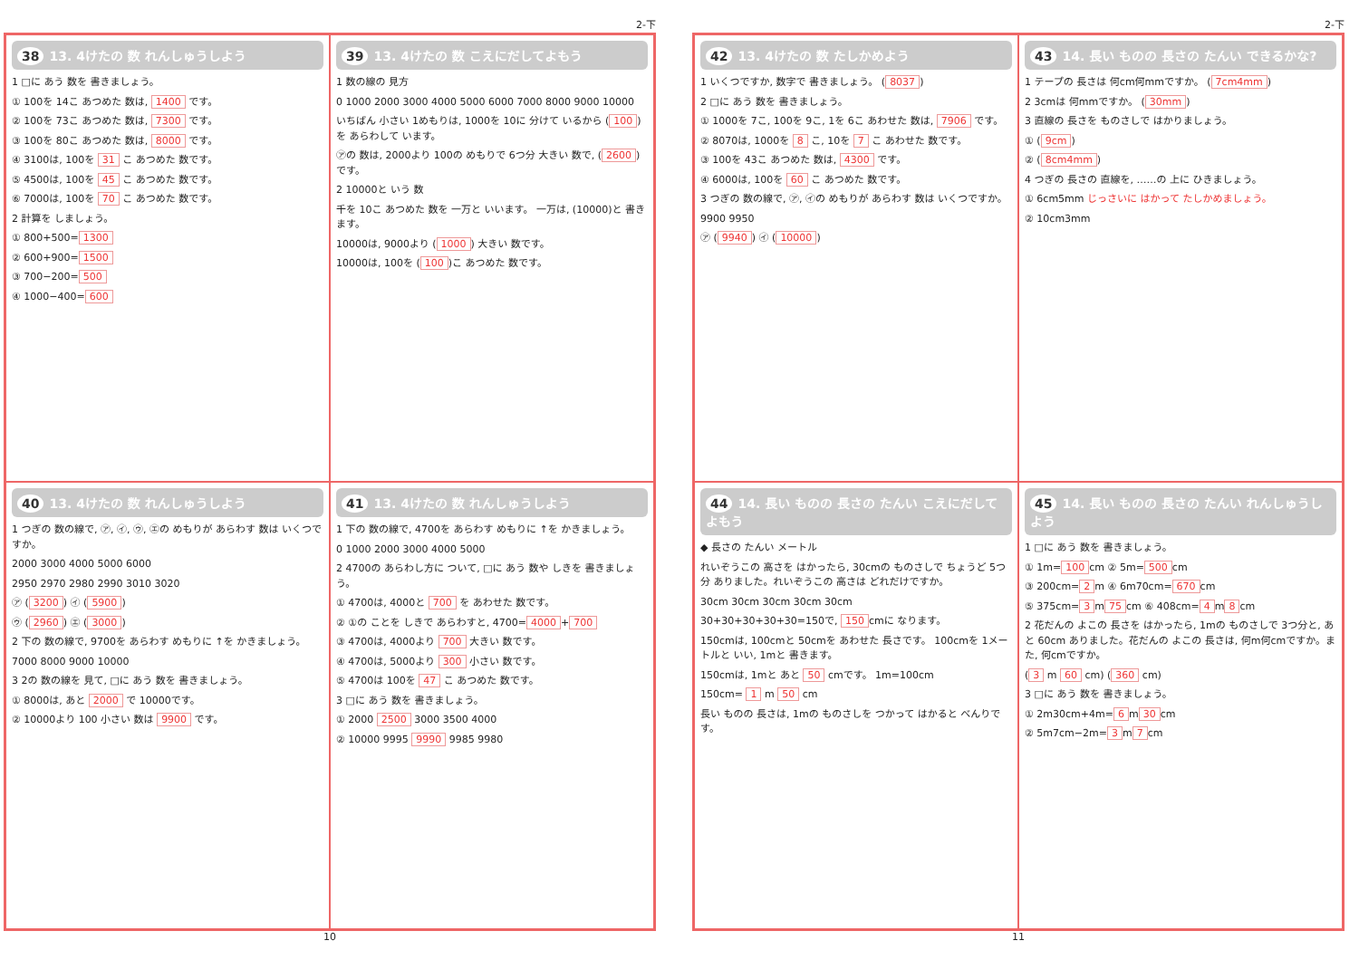2-下
38 13. 4けたの 数 れんしゅうしよう
1 □に あう 数を 書きましょう。
① 100を 14こ あつめた 数は, 1400 です。
② 100を 73こ あつめた 数は, 7300 です。
③ 100を 80こ あつめた 数は, 8000 です。
④ 3100は, 100を 31 こ あつめた 数です。
⑤ 4500は, 100を 45 こ あつめた 数です。
⑥ 7000は, 100を 70 こ あつめた 数です。
2 計算を しましょう。
① 800+500= 1300
② 600+900= 1500
③ 700−200= 500
④ 1000−400= 600
39 13. 4けたの 数 こえにだしてよもう
1 数の線の 見方
0 1000 2000 3000 4000 5000 6000 7000 8000 9000 10000
いちばん 小さい 1めもりは, 1000を 10に 分けて いるから (100)を あらわして います。
㋐の 数は, 2000より 100の めもりで 6つ分 大きい 数で, (2600)です。
2 10000と いう 数
千を 10こ あつめた 数を 一万と いいます。 一万は, (10000)と 書きます。
10000は, 9000より (1000) 大きい 数です。
10000は, 100を (100)こ あつめた 数です。
40 13. 4けたの 数 れんしゅうしよう
1 つぎの 数の線で, ㋐, ㋑, ㋒, ㋓の めもりが あらわす 数は いくつですか。
2000 3000 4000 5000 6000
2950 2970 2980 2990 3010 3020
㋐ (3200) ㋑ (5900)
㋒ (2960) ㋓ (3000)
2 下の 数の線で, 9700を あらわす めもりに ↑を かきましょう。
7000 8000 9000 10000
3 2の 数の線を 見て, □に あう 数を 書きましょう。
① 8000は, あと 2000 で 10000です。
② 10000より 100 小さい 数は 9900 です。
41 13. 4けたの 数 れんしゅうしよう
1 下の 数の線で, 4700を あらわす めもりに ↑を かきましょう。
0 1000 2000 3000 4000 5000
2 4700の あらわし方に ついて, □に あう 数や しきを 書きましょう。
① 4700は, 4000と 700 を あわせた 数です。
② ①の ことを しきで あらわすと, 4700= 4000 + 700
③ 4700は, 4000より 700 大きい 数です。
④ 4700は, 5000より 300 小さい 数です。
⑤ 4700は 100を 47 こ あつめた 数です。
3 □に あう 数を 書きましょう。
① 2000 2500 3000 3500 4000
② 10000 9995 9990 9985 9980
10
2-下
42 13. 4けたの 数 たしかめよう
1 いくつですか, 数字で 書きましょう。 (8037)
2 □に あう 数を 書きましょう。
① 1000を 7こ, 100を 9こ, 1を 6こ あわせた 数は, 7906 です。
② 8070は, 1000を 8 こ, 10を 7 こ あわせた 数です。
③ 100を 43こ あつめた 数は, 4300 です。
④ 6000は, 100を 60 こ あつめた 数です。
3 つぎの 数の線で, ㋐, ㋑の めもりが あらわす 数は いくつですか。
9900 9950
㋐ (9940) ㋑ (10000)
43 14. 長い ものの 長さの たんい できるかな?
1 テープの 長さは 何cm何mmですか。 (7cm4mm)
2 3cmは 何mmですか。 (30mm)
3 直線の 長さを ものさしで はかりましょう。
① (9cm)
② (8cm4mm)
4 つぎの 長さの 直線を, ……の 上に ひきましょう。
① 6cm5mm じっさいに はかって たしかめましょう。
② 10cm3mm
44 14. 長い ものの 長さの たんい こえにだしてよもう
◆ 長さの たんい メートル
れいぞうこの 高さを はかったら, 30cmの ものさしで ちょうど 5つ分 ありました。れいぞうこの 高さは どれだけですか。
30cm 30cm 30cm 30cm 30cm
30+30+30+30+30=150で, 150 cmに なります。
150cmは, 100cmと 50cmを あわせた 長さです。 100cmを 1メートルと いい, 1mと 書きます。
150cmは, 1mと あと 50 cmです。 1m=100cm
150cm= 1 m 50 cm
長い ものの 長さは, 1mの ものさしを つかって はかると べんりです。
45 14. 長い ものの 長さの たんい れんしゅうしよう
1 □に あう 数を 書きましょう。
① 1m= 100 cm ② 5m= 500 cm
③ 200cm= 2 m ④ 6m70cm= 670 cm
⑤ 375cm= 3 m 75 cm ⑥ 408cm= 4 m 8 cm
2 花だんの よこの 長さを はかったら, 1mの ものさしで 3つ分と, あと 60cm ありました。花だんの よこの 長さは, 何m何cmですか。また, 何cmですか。
(3 m 60 cm) (360 cm)
3 □に あう 数を 書きましょう。
① 2m30cm+4m= 6 m 30 cm
② 5m7cm−2m= 3 m 7 cm
11